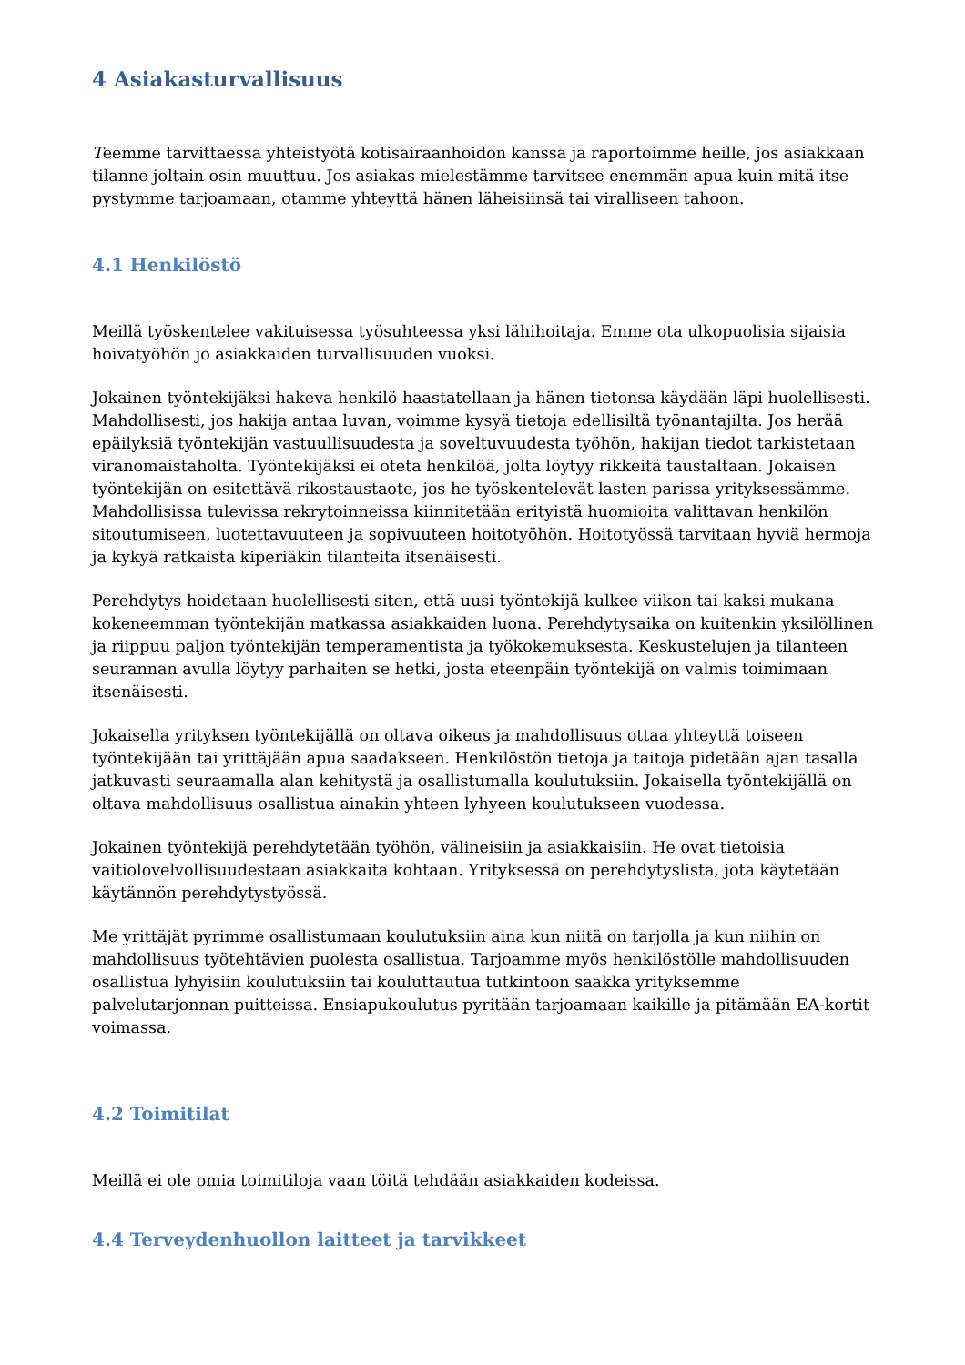4 Asiakasturvallisuus
Teemme tarvittaessa yhteistyötä kotisairaanhoidon kanssa ja raportoimme heille, jos asiakkaan tilanne joltain osin muuttuu. Jos asiakas mielestämme tarvitsee enemmän apua kuin mitä itse pystymme tarjoamaan, otamme yhteyttä hänen läheisiinsä tai viralliseen tahoon.
4.1 Henkilöstö
Meillä työskentelee vakituisessa työsuhteessa yksi lähihoitaja. Emme ota ulkopuolisia sijaisia hoivatyöhön jo asiakkaiden turvallisuuden vuoksi.
Jokainen työntekijäksi hakeva henkilö haastatellaan ja hänen tietonsa käydään läpi huolellisesti. Mahdollisesti, jos hakija antaa luvan, voimme kysyä tietoja edellisiltä työnantajilta. Jos herää epäilyksiä työntekijän vastuullisuudesta ja soveltuvuudesta työhön, hakijan tiedot tarkistetaan viranomaistaholta. Työntekijäksi ei oteta henkilöä, jolta löytyy rikkeitä taustaltaan. Jokaisen työntekijän on esitettävä rikostaustaote, jos he työskentelevät lasten parissa yrityksessämme. Mahdollisissa tulevissa rekrytoinneissa kiinnitetään erityistä huomioita valittavan henkilön sitoutumiseen, luotettavuuteen ja sopivuuteen hoitotyöhön. Hoitotyössä tarvitaan hyviä hermoja ja kykyä ratkaista kiperiäkin tilanteita itsenäisesti.
Perehdytys hoidetaan huolellisesti siten, että uusi työntekijä kulkee viikon tai kaksi mukana kokeneemman työntekijän matkassa asiakkaiden luona. Perehdytysaika on kuitenkin yksilöllinen ja riippuu paljon työntekijän temperamentista ja työkokemuksesta. Keskustelujen ja tilanteen seurannan avulla löytyy parhaiten se hetki, josta eteenpäin työntekijä on valmis toimimaan itsenäisesti.
Jokaisella yrityksen työntekijällä on oltava oikeus ja mahdollisuus ottaa yhteyttä toiseen työntekijään tai yrittäjään apua saadakseen. Henkilöstön tietoja ja taitoja pidetään ajan tasalla jatkuvasti seuraamalla alan kehitystä ja osallistumalla koulutuksiin. Jokaisella työntekijällä on oltava mahdollisuus osallistua ainakin yhteen lyhyeen koulutukseen vuodessa.
Jokainen työntekijä perehdytetään työhön, välineisiin ja asiakkaisiin. He ovat tietoisia vaitiolovelvollisuudestaan asiakkaita kohtaan. Yrityksessä on perehdytyslista, jota käytetään käytännön perehdytystyössä.
Me yrittäjät pyrimme osallistumaan koulutuksiin aina kun niitä on tarjolla ja kun niihin on mahdollisuus työtehtävien puolesta osallistua. Tarjoamme myös henkilöstölle mahdollisuuden osallistua lyhyisiin koulutuksiin tai kouluttautua tutkintoon saakka yrityksemme palvelutarjonnan puitteissa. Ensiapukoulutus pyritään tarjoamaan kaikille ja pitämään EA-kortit voimassa.
4.2 Toimitilat
Meillä ei ole omia toimitiloja vaan töitä tehdään asiakkaiden kodeissa.
4.4 Terveydenhuollon laitteet ja tarvikkeet